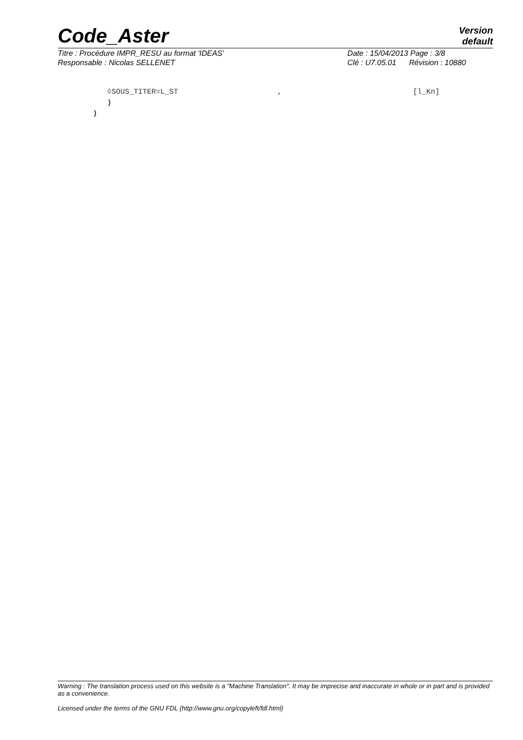Code_Aster
Version
default
Titre : Procédure IMPR_RESU au format 'IDEAS'
Responsable : Nicolas SELLENET
Date : 15/04/2013 Page : 3/8
Clé : U7.05.01 Révision : 10880
◊SOUS_TITER=L_ST, [l_Kn]
)
)
Warning : The translation process used on this website is a "Machine Translation". It may be imprecise and inaccurate in whole or in part and is provided as a convenience.
Licensed under the terms of the GNU FDL (http://www.gnu.org/copyleft/fdl.html)